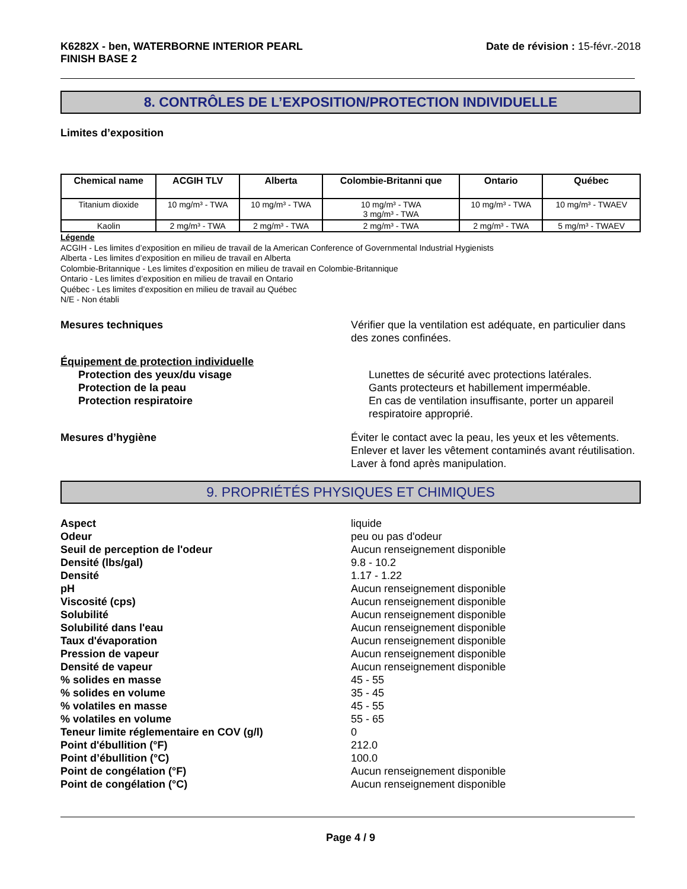K6282X - ben, WATERBORNE INTERIOR PEARL
FINISH BASE 2
Date de révision : 15-févr.-2018
8. CONTRÔLES DE L’EXPOSITION/PROTECTION INDIVIDUELLE
Limites d’exposition
| Chemical name | ACGIH TLV | Alberta | Colombie-Britanni que | Ontario | Québec |
| --- | --- | --- | --- | --- | --- |
| Titanium dioxide | 10 mg/m³ - TWA | 10 mg/m³ - TWA | 10 mg/m³ - TWA 3 mg/m³ - TWA | 10 mg/m³ - TWA | 10 mg/m³ - TWAEV |
| Kaolin | 2 mg/m³ - TWA | 2 mg/m³ - TWA | 2 mg/m³ - TWA | 2 mg/m³ - TWA | 5 mg/m³ - TWAEV |
Légende
ACGIH - Les limites d’exposition en milieu de travail de la American Conference of Governmental Industrial Hygienists
Alberta - Les limites d’exposition en milieu de travail en Alberta
Colombie-Britannique - Les limites d’exposition en milieu de travail en Colombie-Britannique
Ontario - Les limites d’exposition en milieu de travail en Ontario
Québec - Les limites d’exposition en milieu de travail au Québec
N/E - Non établi
Mesures techniques Vérifier que la ventilation est adéquate, en particulier dans des zones confinées.
Équipement de protection individuelle
Protection des yeux/du visage Lunettes de sécurité avec protections latérales.
Protection de la peau Gants protecteurs et habillement imperméable.
Protection respiratoire En cas de ventilation insuffisante, porter un appareil respiratoire approprié.
Mesures d’hygiène Éviter le contact avec la peau, les yeux et les vêtements. Enlever et laver les vêtement contaminés avant réutilisation. Laver à fond après manipulation.
9. PROPRIÉTÉS PHYSIQUES ET CHIMIQUES
Aspect liquide
Odeur peu ou pas d'odeur
Seuil de perception de l'odeur Aucun renseignement disponible
Densité (lbs/gal) 9.8 - 10.2
Densité 1.17 - 1.22
pH Aucun renseignement disponible
Viscosité (cps) Aucun renseignement disponible
Solubilité Aucun renseignement disponible
Solubilité dans l'eau Aucun renseignement disponible
Taux d'évaporation Aucun renseignement disponible
Pression de vapeur Aucun renseignement disponible
Densité de vapeur Aucun renseignement disponible
% solides en masse 45 - 55
% solides en volume 35 - 45
% volatiles en masse 45 - 55
% volatiles en volume 55 - 65
Teneur limite réglementaire en COV (g/l) 0
Point d'ébullition (°F) 212.0
Point d’ébullition (°C) 100.0
Point de congélation (°F) Aucun renseignement disponible
Point de congélation (°C) Aucun renseignement disponible
Page 4 / 9